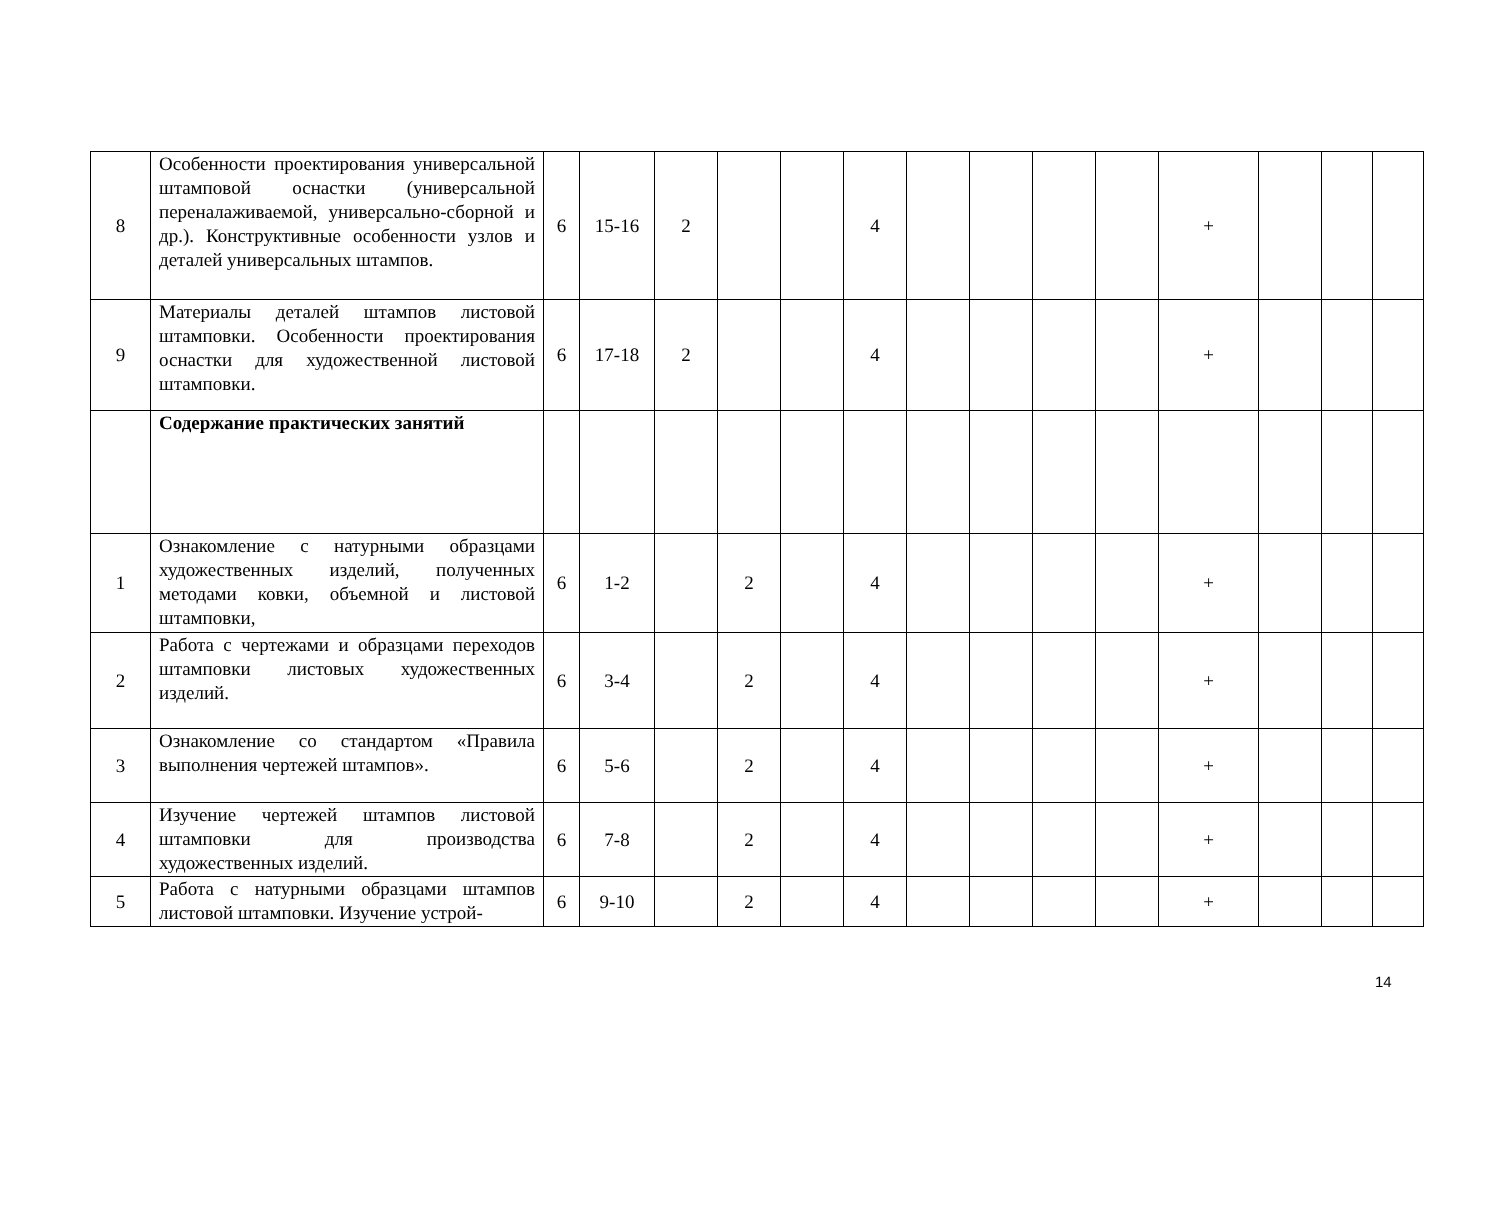| 8 | Особенности проектирования универсальной штамповой оснастки (универсальной переналаживаемой, универсально-сборной и др.). Конструктивные особенности узлов и деталей универсальных штампов. | 6 | 15-16 | 2 | | | 4 | | | | | + | | | |
| 9 | Материалы деталей штампов листовой штамповки. Особенности проектирования оснастки для художественной листовой штамповки. | 6 | 17-18 | 2 | | | 4 | | | | | + | | | |
| | Содержание практических занятий | | | | | | | | | | | | | | |
| 1 | Ознакомление с натурными образцами художественных изделий, полученных методами ковки, объемной и листовой штамповки, | 6 | 1-2 | | 2 | | 4 | | | | | + | | | |
| 2 | Работа с чертежами и образцами переходов штамповки листовых художественных изделий. | 6 | 3-4 | | 2 | | 4 | | | | | + | | | |
| 3 | Ознакомление со стандартом «Правила выполнения чертежей штампов». | 6 | 5-6 | | 2 | | 4 | | | | | + | | | |
| 4 | Изучение чертежей штампов листовой штамповки для производства художественных изделий. | 6 | 7-8 | | 2 | | 4 | | | | | + | | | |
| 5 | Работа с натурными образцами штампов листовой штамповки. Изучение устрой- | 6 | 9-10 | | 2 | | 4 | | | | | + | | | |
14